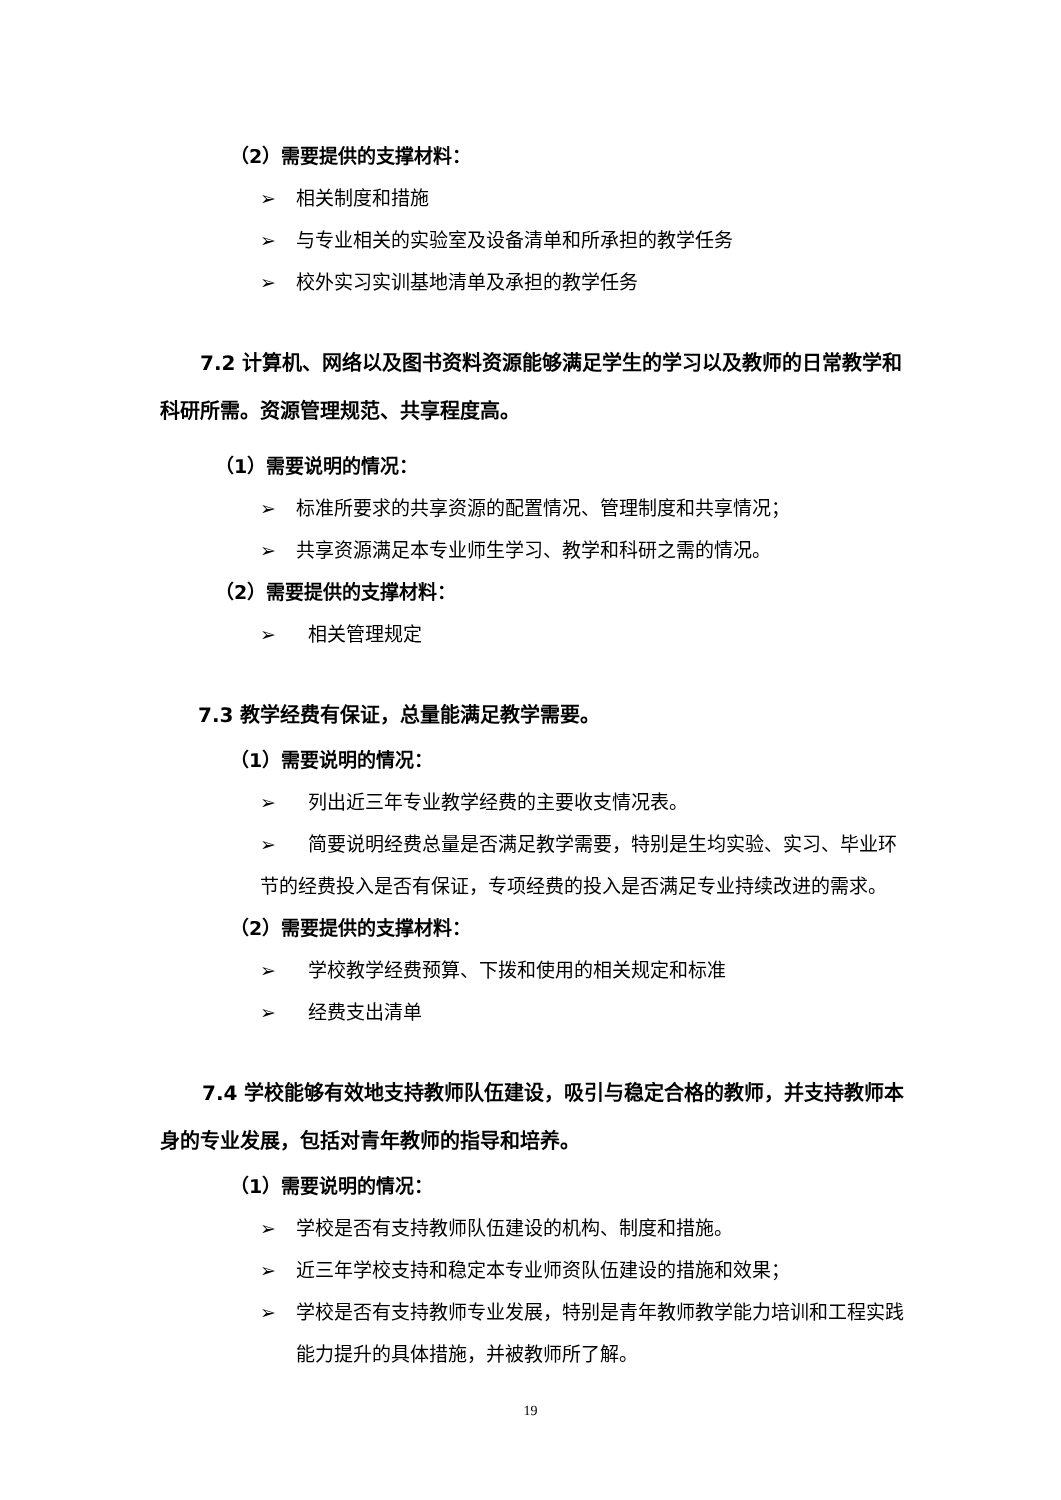（2）需要提供的支撑材料：
➢ 相关制度和措施
➢ 与专业相关的实验室及设备清单和所承担的教学任务
➢ 校外实习实训基地清单及承担的教学任务
7.2 计算机、网络以及图书资料资源能够满足学生的学习以及教师的日常教学和科研所需。资源管理规范、共享程度高。
（1）需要说明的情况：
➢ 标准所要求的共享资源的配置情况、管理制度和共享情况；
➢ 共享资源满足本专业师生学习、教学和科研之需的情况。
（2）需要提供的支撑材料：
➢ 相关管理规定
7.3 教学经费有保证，总量能满足教学需要。
（1）需要说明的情况：
➢ 列出近三年专业教学经费的主要收支情况表。
➢ 简要说明经费总量是否满足教学需要，特别是生均实验、实习、毕业环节的经费投入是否有保证，专项经费的投入是否满足专业持续改进的需求。
（2）需要提供的支撑材料：
➢ 学校教学经费预算、下拨和使用的相关规定和标准
➢ 经费支出清单
7.4 学校能够有效地支持教师队伍建设，吸引与稳定合格的教师，并支持教师本身的专业发展，包括对青年教师的指导和培养。
（1）需要说明的情况：
➢ 学校是否有支持教师队伍建设的机构、制度和措施。
➢ 近三年学校支持和稳定本专业师资队伍建设的措施和效果；
➢ 学校是否有支持教师专业发展，特别是青年教师教学能力培训和工程实践能力提升的具体措施，并被教师所了解。
19